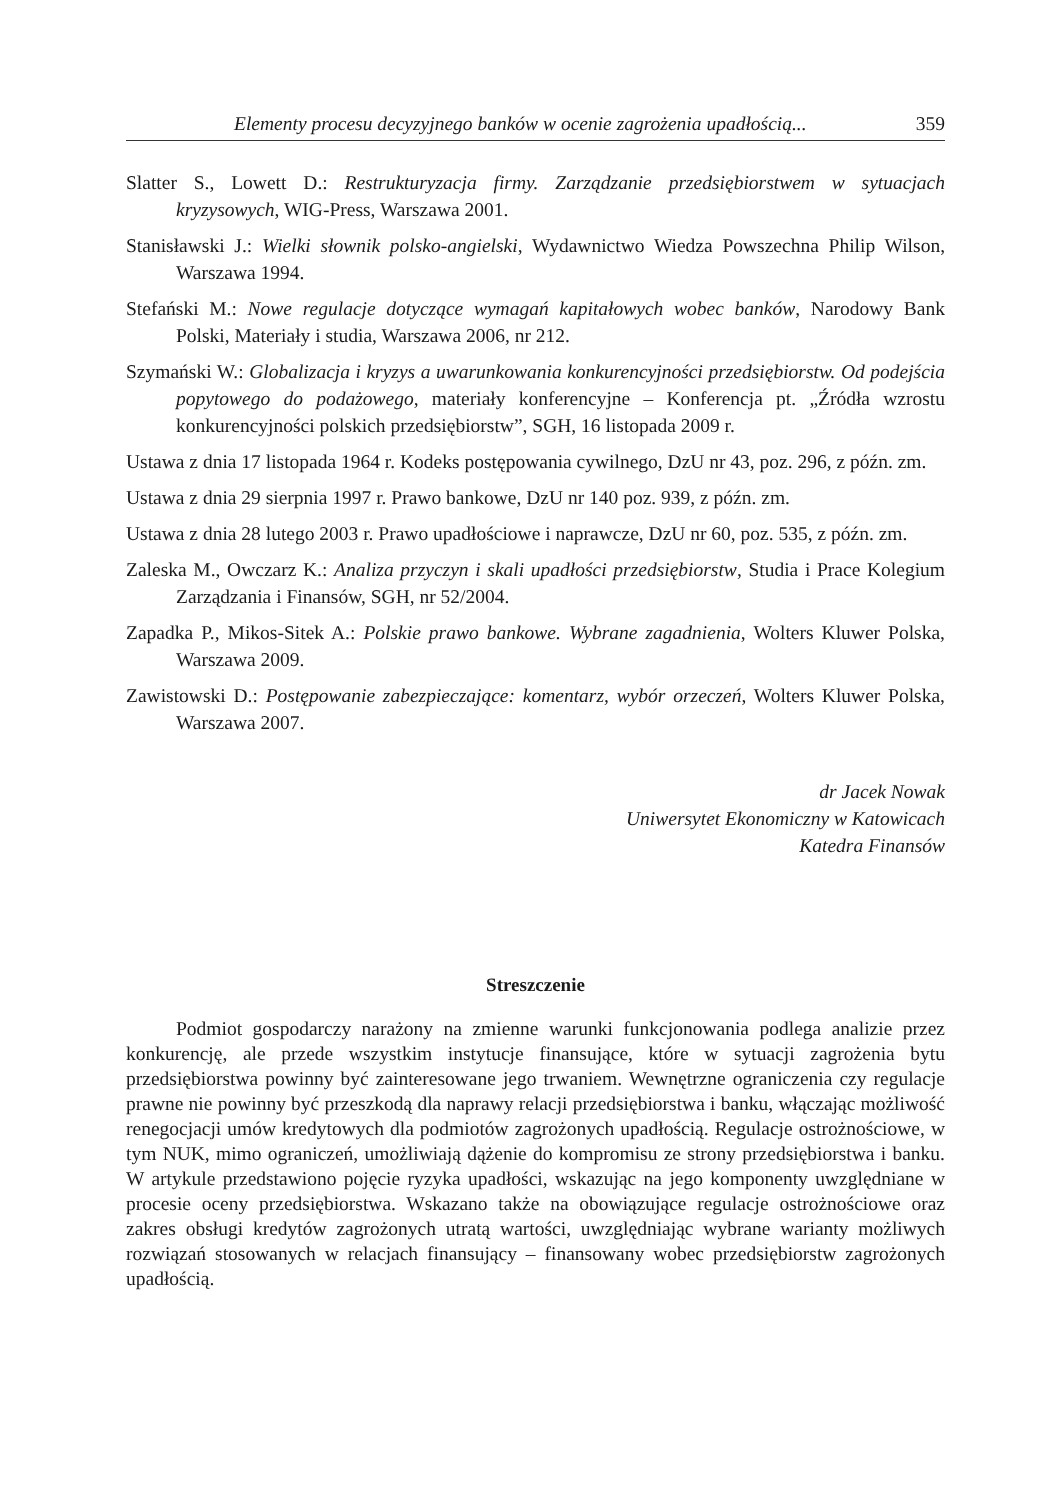Elementy procesu decyzyjnego banków w ocenie zagrożenia upadłością... 359
Slatter S., Lowett D.: Restrukturyzacja firmy. Zarządzanie przedsiębiorstwem w sytuacjach kryzysowych, WIG-Press, Warszawa 2001.
Stanisławski J.: Wielki słownik polsko-angielski, Wydawnictwo Wiedza Powszechna Philip Wilson, Warszawa 1994.
Stefański M.: Nowe regulacje dotyczące wymagań kapitałowych wobec banków, Narodowy Bank Polski, Materiały i studia, Warszawa 2006, nr 212.
Szymański W.: Globalizacja i kryzys a uwarunkowania konkurencyjności przedsiębiorstw. Od podejścia popytowego do podażowego, materiały konferencyjne – Konferencja pt. „Źródła wzrostu konkurencyjności polskich przedsiębiorstw”, SGH, 16 listopada 2009 r.
Ustawa z dnia 17 listopada 1964 r. Kodeks postępowania cywilnego, DzU nr 43, poz. 296, z późn. zm.
Ustawa z dnia 29 sierpnia 1997 r. Prawo bankowe, DzU nr 140 poz. 939, z późn. zm.
Ustawa z dnia 28 lutego 2003 r. Prawo upadłościowe i naprawcze, DzU nr 60, poz. 535, z późn. zm.
Zaleska M., Owczarz K.: Analiza przyczyn i skali upadłości przedsiębiorstw, Studia i Prace Kolegium Zarządzania i Finansów, SGH, nr 52/2004.
Zapadka P., Mikos-Sitek A.: Polskie prawo bankowe. Wybrane zagadnienia, Wolters Kluwer Polska, Warszawa 2009.
Zawistowski D.: Postępowanie zabezpieczające: komentarz, wybór orzeczeń, Wolters Kluwer Polska, Warszawa 2007.
dr Jacek Nowak
Uniwersytet Ekonomiczny w Katowicach
Katedra Finansów
Streszczenie
Podmiot gospodarczy narażony na zmienne warunki funkcjonowania podlega analizie przez konkurencję, ale przede wszystkim instytucje finansujące, które w sytuacji zagrożenia bytu przedsiębiorstwa powinny być zainteresowane jego trwaniem. Wewnętrzne ograniczenia czy regulacje prawne nie powinny być przeszkodą dla naprawy relacji przedsiębiorstwa i banku, włączając możliwość renegocjacji umów kredytowych dla podmiotów zagrożonych upadłością. Regulacje ostrożnościowe, w tym NUK, mimo ograniczeń, umożliwiają dążenie do kompromisu ze strony przedsiębiorstwa i banku. W artykule przedstawiono pojęcie ryzyka upadłości, wskazując na jego komponenty uwzględniane w procesie oceny przedsiębiorstwa. Wskazano także na obowiązujące regulacje ostrożnościowe oraz zakres obsługi kredytów zagrożonych utratą wartości, uwzględniając wybrane warianty możliwych rozwiązań stosowanych w relacjach finansujący – finansowany wobec przedsiębiorstw zagrożonych upadłością.